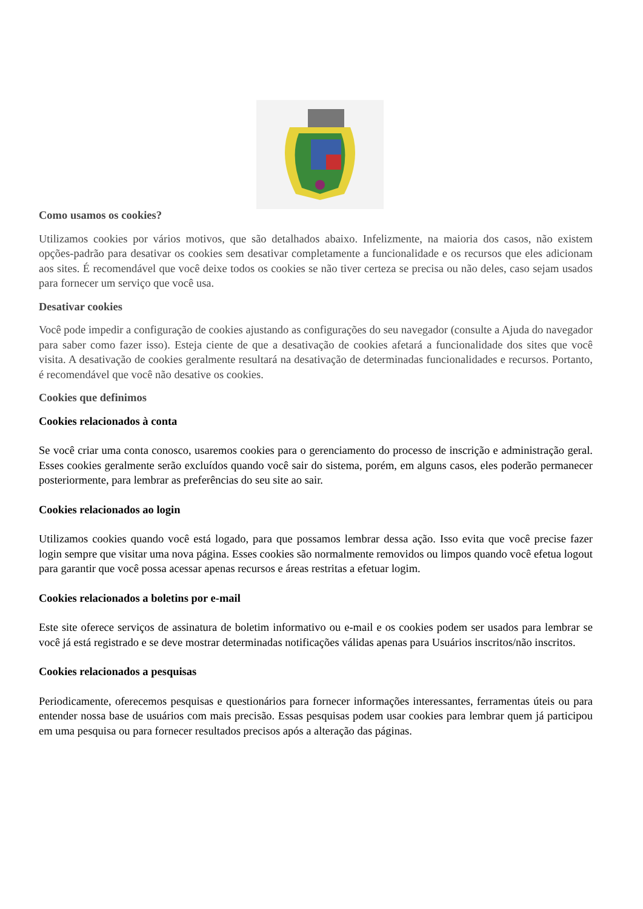Como usamos os cookies?
Utilizamos cookies por vários motivos, que são detalhados abaixo. Infelizmente, na maioria dos casos, não existem opções-padrão para desativar os cookies sem desativar completamente a funcionalidade e os recursos que eles adicionam aos sites. É recomendável que você deixe todos os cookies se não tiver certeza se precisa ou não deles, caso sejam usados para fornecer um serviço que você usa.
Desativar cookies
Você pode impedir a configuração de cookies ajustando as configurações do seu navegador (consulte a Ajuda do navegador para saber como fazer isso). Esteja ciente de que a desativação de cookies afetará a funcionalidade dos sites que você visita. A desativação de cookies geralmente resultará na desativação de determinadas funcionalidades e recursos. Portanto, é recomendável que você não desative os cookies.
Cookies que definimos
Cookies relacionados à conta
Se você criar uma conta conosco, usaremos cookies para o gerenciamento do processo de inscrição e administração geral. Esses cookies geralmente serão excluídos quando você sair do sistema, porém, em alguns casos, eles poderão permanecer posteriormente, para lembrar as preferências do seu site ao sair.
Cookies relacionados ao login
Utilizamos cookies quando você está logado, para que possamos lembrar dessa ação. Isso evita que você precise fazer login sempre que visitar uma nova página. Esses cookies são normalmente removidos ou limpos quando você efetua logout para garantir que você possa acessar apenas recursos e áreas restritas a efetuar logim.
Cookies relacionados a boletins por e-mail
Este site oferece serviços de assinatura de boletim informativo ou e-mail e os cookies podem ser usados para lembrar se você já está registrado e se deve mostrar determinadas notificações válidas apenas para Usuários inscritos/não inscritos.
Cookies relacionados a pesquisas
Periodicamente, oferecemos pesquisas e questionários para fornecer informações interessantes, ferramentas úteis ou para entender nossa base de usuários com mais precisão. Essas pesquisas podem usar cookies para lembrar quem já participou em uma pesquisa ou para fornecer resultados precisos após a alteração das páginas.